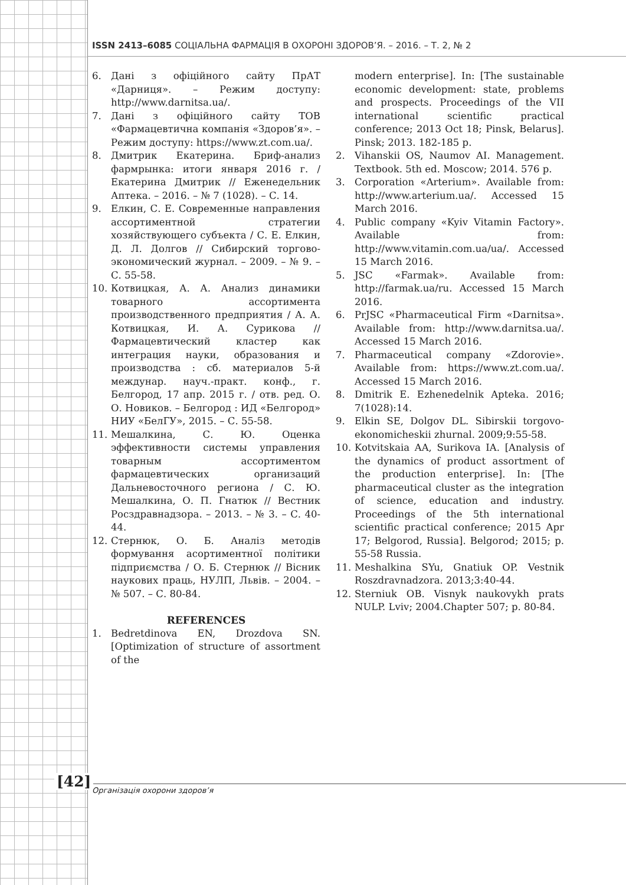ISSN 2413–6085 СОЦІАЛЬНА ФАРМАЦІЯ В ОХОРОНІ ЗДОРОВ’Я. – 2016. – Т. 2, № 2
6. Дані з офіційного сайту ПрАТ «Дарниця». – Режим доступу: http://www.darnitsa.ua/.
7. Дані з офіційного сайту ТОВ «Фармацевтична компанія «Здоров’я». – Режим доступу: https://www.zt.com.ua/.
8. Дмитрик Екатерина. Бриф-анализ фармрынка: итоги января 2016 г. / Екатерина Дмитрик // Еженедельник Аптека. – 2016. – № 7 (1028). – С. 14.
9. Елкин, С. Е. Современные направления ассортиментной стратегии хозяйствующего субъекта / С. Е. Елкин, Д. Л. Долгов // Сибирский торгово-экономический журнал. – 2009. – № 9. – С. 55-58.
10. Котвицкая, А. А. Анализ динамики товарного ассортимента производственного предприятия / А. А. Котвицкая, И. А. Сурикова // Фармацевтический кластер как интеграция науки, образования и производства : сб. материалов 5-й междунар. науч.-практ. конф., г. Белгород, 17 апр. 2015 г. / отв. ред. О. О. Новиков. – Белгород : ИД «Белгород» НИУ «БелГУ», 2015. – С. 55-58.
11. Мешалкина, С. Ю. Оценка эффективности системы управления товарным ассортиментом фармацевтических организаций Дальневосточного региона / С. Ю. Мешалкина, О. П. Гнатюк // Вестник Росздравнадзора. – 2013. – № 3. – С. 40-44.
12. Стернюк, О. Б. Аналіз методів формування асортиментної політики підприємства / О. Б. Стернюк // Вісник наукових праць, НУЛП, Львів. – 2004. – № 507. – С. 80-84.
REFERENCES
1. Bedretdinova EN, Drozdova SN. [Optimization of structure of assortment of the
modern enterprise]. In: [The sustainable economic development: state, problems and prospects. Proceedings of the VII international scientific practical conference; 2013 Oct 18; Pinsk, Belarus]. Pinsk; 2013. 182-185 p.
2. Vihanskii OS, Naumov AI. Management. Textbook. 5th ed. Moscow; 2014. 576 p.
3. Corporation «Arterium». Available from: http://www.arterium.ua/. Accessed 15 March 2016.
4. Public company «Kyiv Vitamin Factory». Available from: http://www.vitamin.com.ua/ua/. Accessed 15 March 2016.
5. JSC «Farmak». Available from: http://farmak.ua/ru. Accessed 15 March 2016.
6. PrJSC «Pharmaceutical Firm «Darnitsa». Available from: http://www.darnitsa.ua/. Accessed 15 March 2016.
7. Pharmaceutical company «Zdorovie». Available from: https://www.zt.com.ua/. Accessed 15 March 2016.
8. Dmitrik E. Ezhenedelnik Apteka. 2016; 7(1028):14.
9. Elkin SE, Dolgov DL. Sibirskii torgovo-ekonomicheskii zhurnal. 2009;9:55-58.
10. Kotvitskaia AA, Surikova IA. [Analysis of the dynamics of product assortment of the production enterprise]. In: [The pharmaceutical cluster as the integration of science, education and industry. Proceedings of the 5th international scientific practical conference; 2015 Apr 17; Belgorod, Russia]. Belgorod; 2015; p. 55-58 Russia.
11. Meshalkina SYu, Gnatiuk OP. Vestnik Roszdravnadzora. 2013;3:40-44.
12. Sterniuk OB. Visnyk naukovykh prats NULP. Lviv; 2004.Chapter 507; p. 80-84.
[42] Організація охорони здоров’я